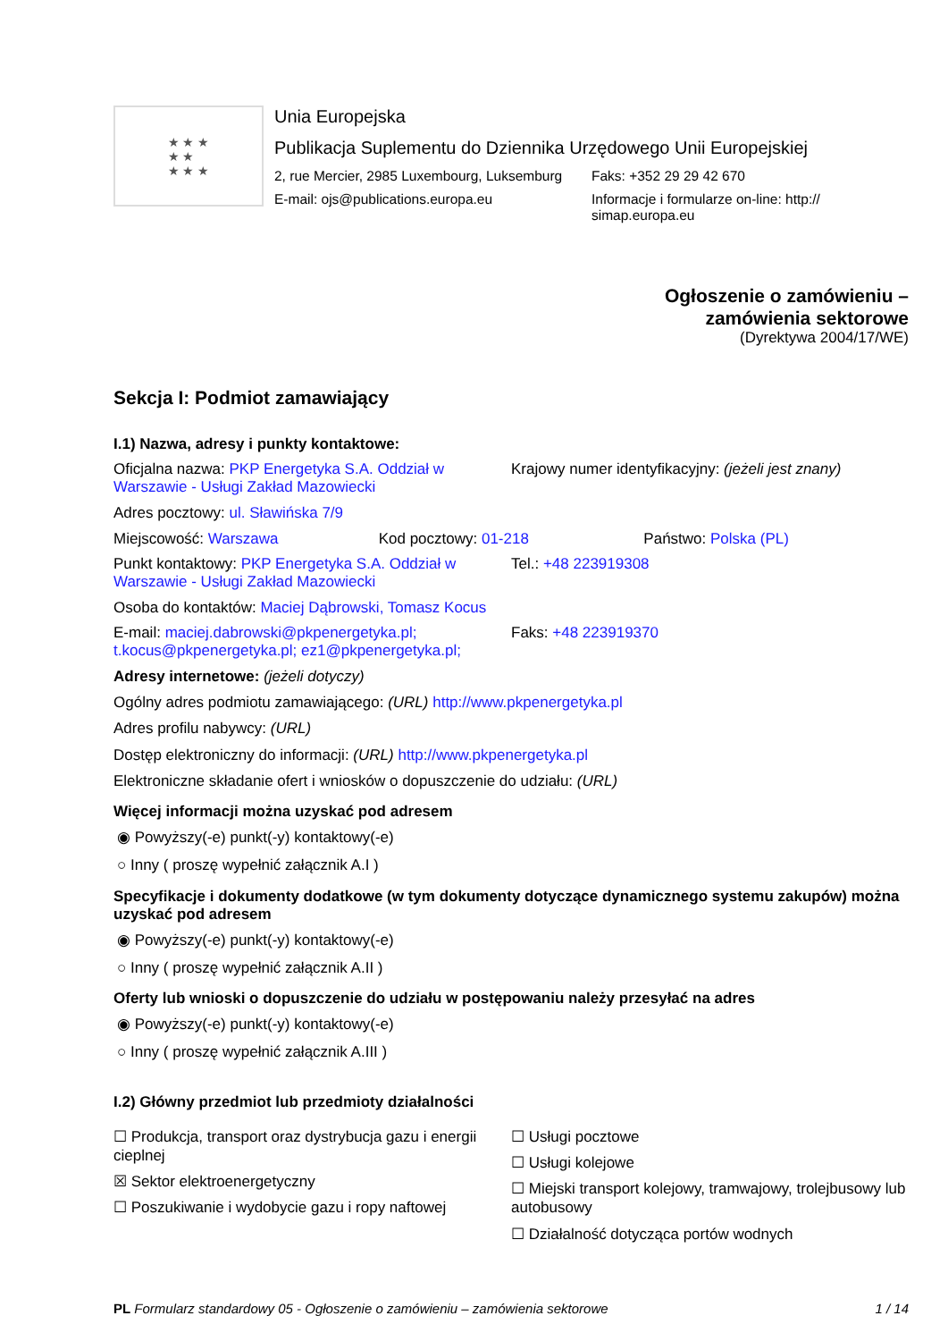★ ★ ★
★ ★
★ ★ ★
Unia Europejska
Publikacja Suplementu do Dziennika Urzędowego Unii Europejskiej
2, rue Mercier, 2985 Luxembourg, Luksemburg
Faks: +352 29 29 42 670
E-mail: ojs@publications.europa.eu Informacje i formularze on-line: http://
simap.europa.eu
Ogłoszenie o zamówieniu –
zamówienia sektorowe
(Dyrektywa 2004/17/WE)
Sekcja I: Podmiot zamawiający
I.1) Nazwa, adresy i punkty kontaktowe:
Oficjalna nazwa: PKP Energetyka S.A. Oddział w Warszawie - Usługi Zakład Mazowiecki
Krajowy numer identyfikacyjny: (jeżeli jest znany)
Adres pocztowy: ul. Sławińska 7/9
Miejscowość: Warszawa Kod pocztowy: 01-218 Państwo: Polska (PL)
Punkt kontaktowy: PKP Energetyka S.A. Oddział w Warszawie - Usługi Zakład Mazowiecki
Tel.: +48 223919308
Osoba do kontaktów: Maciej Dąbrowski, Tomasz Kocus
E-mail: maciej.dabrowski@pkpenergetyka.pl; t.kocus@pkpenergetyka.pl; ez1@pkpenergetyka.pl;
Faks: +48 223919370
Adresy internetowe: (jeżeli dotyczy)
Ogólny adres podmiotu zamawiającego: (URL) http://www.pkpenergetyka.pl
Adres profilu nabywcy: (URL)
Dostęp elektroniczny do informacji: (URL) http://www.pkpenergetyka.pl
Elektroniczne składanie ofert i wniosków o dopuszczenie do udziału: (URL)
Więcej informacji można uzyskać pod adresem
◉ Powyższy(-e) punkt(-y) kontaktowy(-e)
○ Inny ( proszę wypełnić załącznik A.I )
Specyfikacje i dokumenty dodatkowe (w tym dokumenty dotyczące dynamicznego systemu zakupów) można uzyskać pod adresem
◉ Powyższy(-e) punkt(-y) kontaktowy(-e)
○ Inny ( proszę wypełnić załącznik A.II )
Oferty lub wnioski o dopuszczenie do udziału w postępowaniu należy przesyłać na adres
◉ Powyższy(-e) punkt(-y) kontaktowy(-e)
○ Inny ( proszę wypełnić załącznik A.III )
I.2) Główny przedmiot lub przedmioty działalności
☐ Produkcja, transport oraz dystrybucja gazu i energii cieplnej
☒ Sektor elektroenergetyczny
☐ Poszukiwanie i wydobycie gazu i ropy naftowej
☐ Usługi pocztowe
☐ Usługi kolejowe
☐ Miejski transport kolejowy, tramwajowy, trolejbusowy lub autobusowy
☐ Działalność dotycząca portów wodnych
PL Formularz standardowy 05 - Ogłoszenie o zamówieniu – zamówienia sektorowe 1 / 14